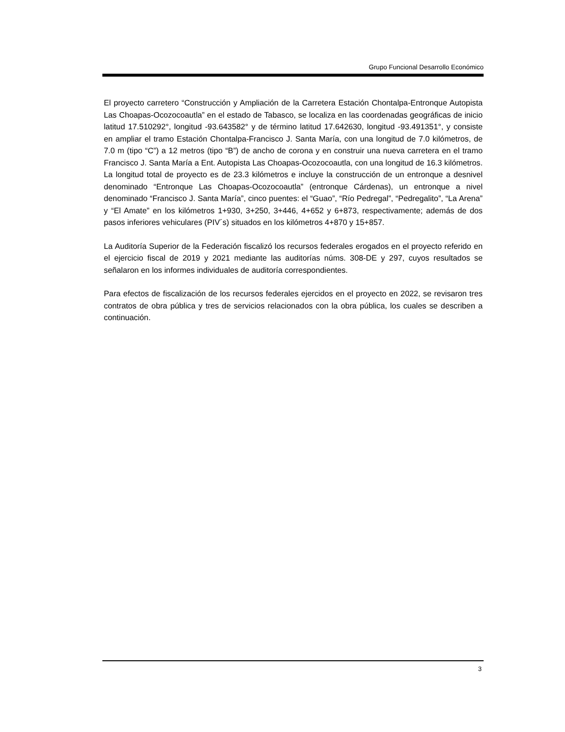Grupo Funcional Desarrollo Económico
El proyecto carretero “Construcción y Ampliación de la Carretera Estación Chontalpa-Entronque Autopista Las Choapas-Ocozocoautla” en el estado de Tabasco, se localiza en las coordenadas geográficas de inicio latitud 17.510292°, longitud -93.643582° y de término latitud 17.642630, longitud -93.491351°, y consiste en ampliar el tramo Estación Chontalpa-Francisco J. Santa María, con una longitud de 7.0 kilómetros, de 7.0 m (tipo “C”) a 12 metros (tipo “B”) de ancho de corona y en construir una nueva carretera en el tramo Francisco J. Santa María a Ent. Autopista Las Choapas-Ocozocoautla, con una longitud de 16.3 kilómetros. La longitud total de proyecto es de 23.3 kilómetros e incluye la construcción de un entronque a desnivel denominado “Entronque Las Choapas-Ocozocoautla” (entronque Cárdenas), un entronque a nivel denominado “Francisco J. Santa María”, cinco puentes: el “Guao”, “Río Pedregal”, “Pedregalito”, “La Arena” y “El Amate” en los kilómetros 1+930, 3+250, 3+446, 4+652 y 6+873, respectivamente; además de dos pasos inferiores vehiculares (PIV´s) situados en los kilómetros 4+870 y 15+857.
La Auditoría Superior de la Federación fiscalizó los recursos federales erogados en el proyecto referido en el ejercicio fiscal de 2019 y 2021 mediante las auditorías núms. 308-DE y 297, cuyos resultados se señalaron en los informes individuales de auditoría correspondientes.
Para efectos de fiscalización de los recursos federales ejercidos en el proyecto en 2022, se revisaron tres contratos de obra pública y tres de servicios relacionados con la obra pública, los cuales se describen a continuación.
3